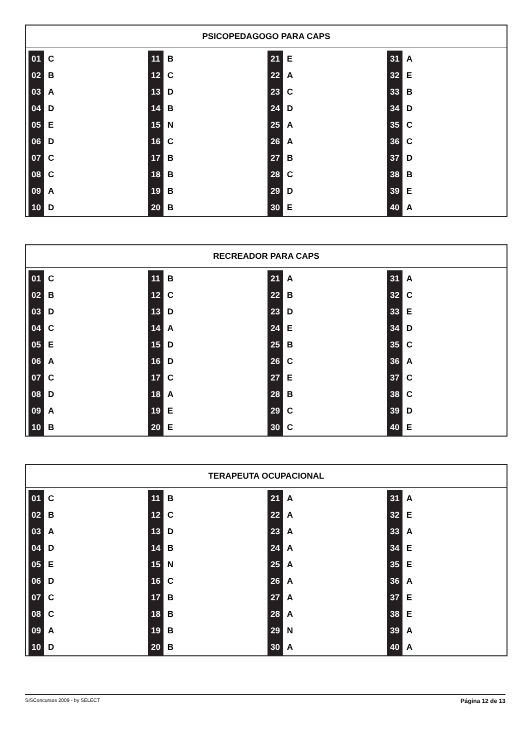PSICOPEDAGOGO PARA CAPS
| 01 | C | 11 | B | 21 | E | 31 | A |
| 02 | B | 12 | C | 22 | A | 32 | E |
| 03 | A | 13 | D | 23 | C | 33 | B |
| 04 | D | 14 | B | 24 | D | 34 | D |
| 05 | E | 15 | N | 25 | A | 35 | C |
| 06 | D | 16 | C | 26 | A | 36 | C |
| 07 | C | 17 | B | 27 | B | 37 | D |
| 08 | C | 18 | B | 28 | C | 38 | B |
| 09 | A | 19 | B | 29 | D | 39 | E |
| 10 | D | 20 | B | 30 | E | 40 | A |
RECREADOR PARA CAPS
| 01 | C | 11 | B | 21 | A | 31 | A |
| 02 | B | 12 | C | 22 | B | 32 | C |
| 03 | D | 13 | D | 23 | D | 33 | E |
| 04 | C | 14 | A | 24 | E | 34 | D |
| 05 | E | 15 | D | 25 | B | 35 | C |
| 06 | A | 16 | D | 26 | C | 36 | A |
| 07 | C | 17 | C | 27 | E | 37 | C |
| 08 | D | 18 | A | 28 | B | 38 | C |
| 09 | A | 19 | E | 29 | C | 39 | D |
| 10 | B | 20 | E | 30 | C | 40 | E |
TERAPEUTA OCUPACIONAL
| 01 | C | 11 | B | 21 | A | 31 | A |
| 02 | B | 12 | C | 22 | A | 32 | E |
| 03 | A | 13 | D | 23 | A | 33 | A |
| 04 | D | 14 | B | 24 | A | 34 | E |
| 05 | E | 15 | N | 25 | A | 35 | E |
| 06 | D | 16 | C | 26 | A | 36 | A |
| 07 | C | 17 | B | 27 | A | 37 | E |
| 08 | C | 18 | B | 28 | A | 38 | E |
| 09 | A | 19 | B | 29 | N | 39 | A |
| 10 | D | 20 | B | 30 | A | 40 | A |
Página 12 de 13 SISConcursos 2009 - by SELECT